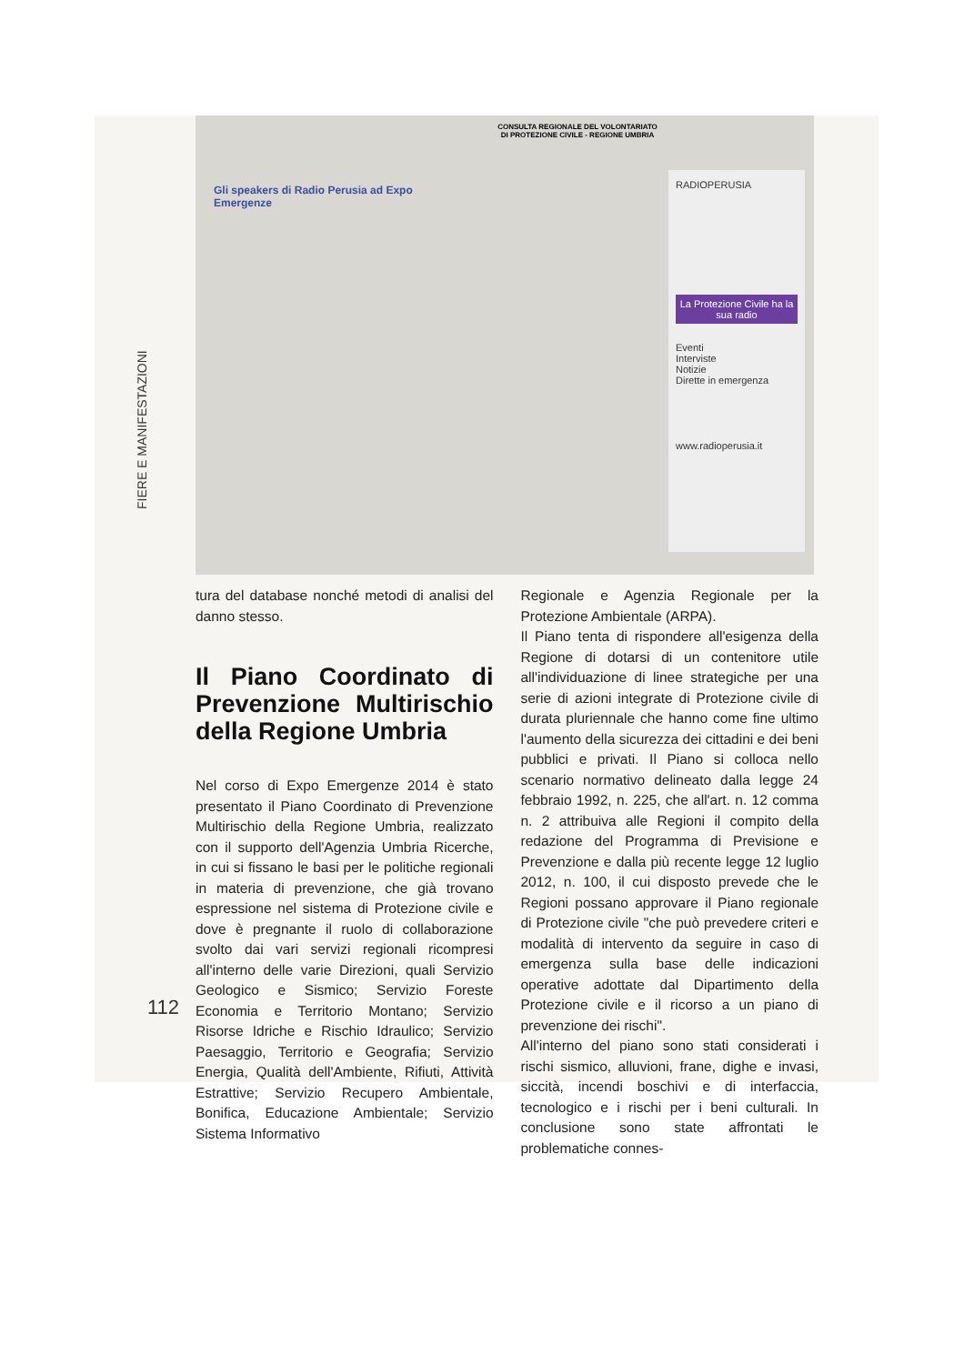FIERE E MANIFESTAZIONI
Gli speakers di Radio Perusia ad Expo Emergenze
CONSULTA REGIONALE DEL VOLONTARIATO DI PROTEZIONE CIVILE - REGIONE UMBRIA
RADIOPERUSIA
La Protezione Civile ha la sua radio
Eventi
Interviste
Notizie
Dirette in emergenza
www.radioperusia.it
tura del database nonché metodi di analisi del danno stesso.
Il Piano Coordinato di Prevenzione Multirischio della Regione Umbria
Nel corso di Expo Emergenze 2014 è stato presentato il Piano Coordinato di Prevenzione Multirischio della Regione Umbria, realizzato con il supporto dell'Agenzia Umbria Ricerche, in cui si fissano le basi per le politiche regionali in materia di prevenzione, che già trovano espressione nel sistema di Protezione civile e dove è pregnante il ruolo di collaborazione svolto dai vari servizi regionali ricompresi all'interno delle varie Direzioni, quali Servizio Geologico e Sismico; Servizio Foreste Economia e Territorio Montano; Servizio Risorse Idriche e Rischio Idraulico; Servizio Paesaggio, Territorio e Geografia; Servizio Energia, Qualità dell'Ambiente, Rifiuti, Attività Estrattive; Servizio Recupero Ambientale, Bonifica, Educazione Ambientale; Servizio Sistema Informativo
Regionale e Agenzia Regionale per la Protezione Ambientale (ARPA).
Il Piano tenta di rispondere all'esigenza della Regione di dotarsi di un contenitore utile all'individuazione di linee strategiche per una serie di azioni integrate di Protezione civile di durata pluriennale che hanno come fine ultimo l'aumento della sicurezza dei cittadini e dei beni pubblici e privati. Il Piano si colloca nello scenario normativo delineato dalla legge 24 febbraio 1992, n. 225, che all'art. n. 12 comma n. 2 attribuiva alle Regioni il compito della redazione del Programma di Previsione e Prevenzione e dalla più recente legge 12 luglio 2012, n. 100, il cui disposto prevede che le Regioni possano approvare il Piano regionale di Protezione civile "che può prevedere criteri e modalità di intervento da seguire in caso di emergenza sulla base delle indicazioni operative adottate dal Dipartimento della Protezione civile e il ricorso a un piano di prevenzione dei rischi".
All'interno del piano sono stati considerati i rischi sismico, alluvioni, frane, dighe e invasi, siccità, incendi boschivi e di interfaccia, tecnologico e i rischi per i beni culturali. In conclusione sono state affrontati le problematiche connes-
112